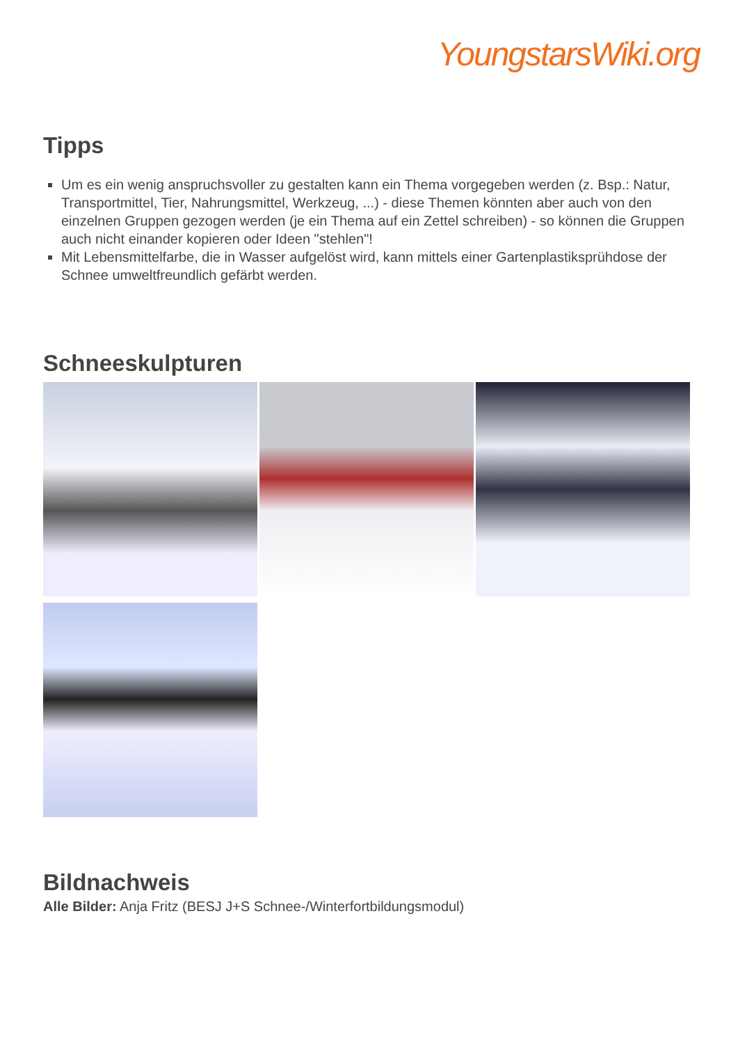YoungstarsWiki.org
Tipps
Um es ein wenig anspruchsvoller zu gestalten kann ein Thema vorgegeben werden (z. Bsp.: Natur, Transportmittel, Tier, Nahrungsmittel, Werkzeug, ...) - diese Themen könnten aber auch von den einzelnen Gruppen gezogen werden (je ein Thema auf ein Zettel schreiben) - so können die Gruppen auch nicht einander kopieren oder Ideen "stehlen"!
Mit Lebensmittelfarbe, die in Wasser aufgelöst wird, kann mittels einer Gartenplastiksprühdose der Schnee umweltfreundlich gefärbt werden.
Schneeskulpturen
Bildnachweis
Alle Bilder: Anja Fritz (BESJ J+S Schnee-/Winterfortbildungsmodul)